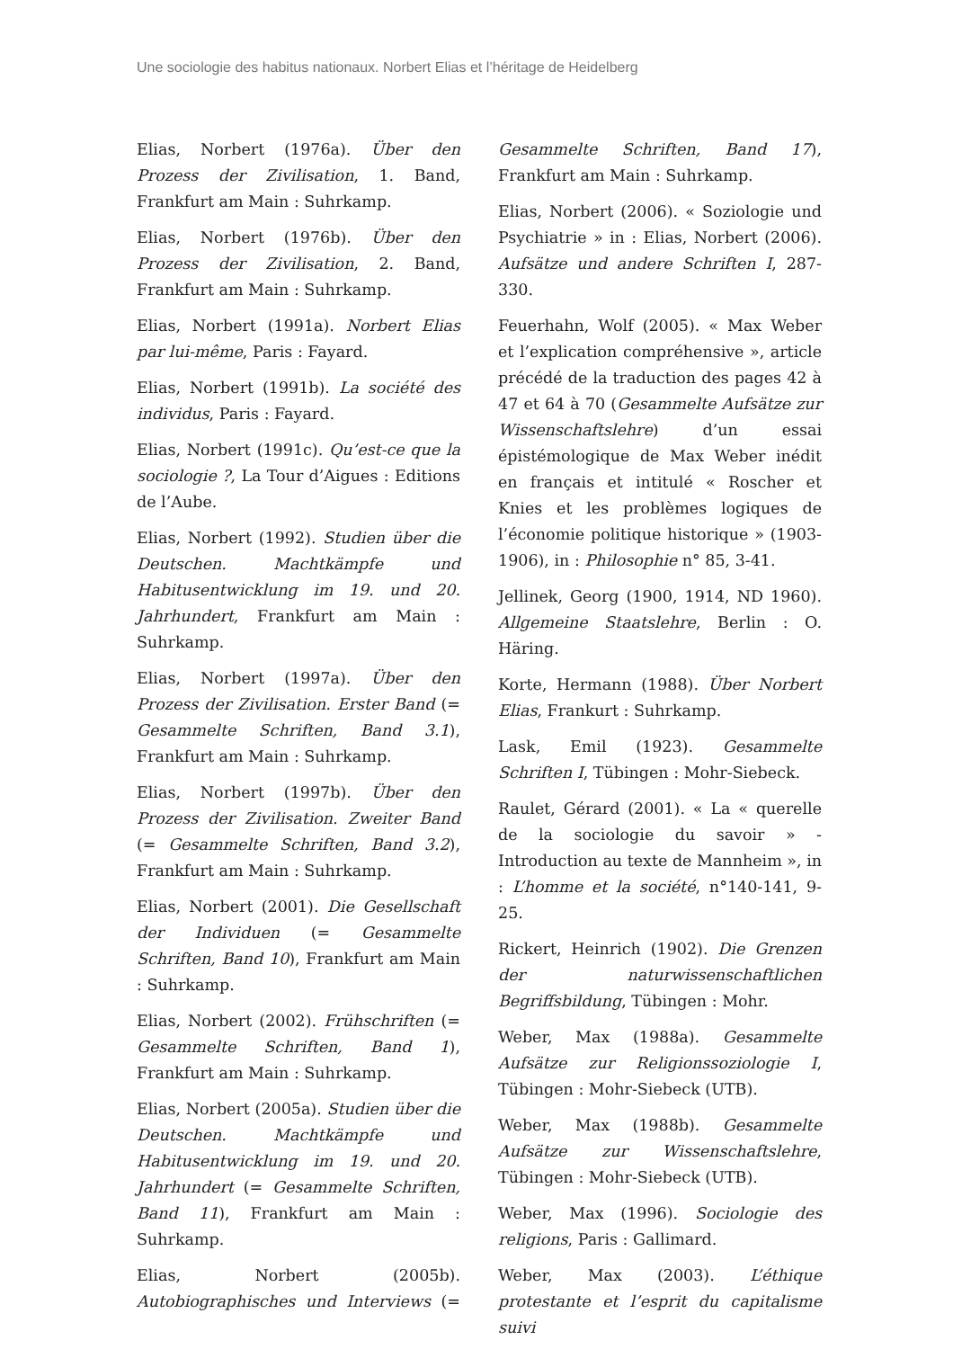Une sociologie des habitus nationaux. Norbert Elias et l’héritage de Heidelberg
Elias, Norbert (1976a). Über den Prozess der Zivilisation, 1. Band, Frankfurt am Main : Suhrkamp.
Elias, Norbert (1976b). Über den Prozess der Zivilisation, 2. Band, Frankfurt am Main : Suhrkamp.
Elias, Norbert (1991a). Norbert Elias par lui-même, Paris : Fayard.
Elias, Norbert (1991b). La société des individus, Paris : Fayard.
Elias, Norbert (1991c). Qu’est-ce que la sociologie ?, La Tour d’Aigues : Editions de l’Aube.
Elias, Norbert (1992). Studien über die Deutschen. Machtkämpfe und Habitusentwicklung im 19. und 20. Jahrhundert, Frankfurt am Main : Suhrkamp.
Elias, Norbert (1997a). Über den Prozess der Zivilisation. Erster Band (= Gesammelte Schriften, Band 3.1), Frankfurt am Main : Suhrkamp.
Elias, Norbert (1997b). Über den Prozess der Zivilisation. Zweiter Band (= Gesammelte Schriften, Band 3.2), Frankfurt am Main : Suhrkamp.
Elias, Norbert (2001). Die Gesellschaft der Individuen (= Gesammelte Schriften, Band 10), Frankfurt am Main : Suhrkamp.
Elias, Norbert (2002). Frühschriften (= Gesammelte Schriften, Band 1), Frankfurt am Main : Suhrkamp.
Elias, Norbert (2005a). Studien über die Deutschen. Machtkämpfe und Habitusentwicklung im 19. und 20. Jahrhundert (= Gesammelte Schriften, Band 11), Frankfurt am Main : Suhrkamp.
Elias, Norbert (2005b). Autobiographisches und Interviews (= Gesammelte Schriften, Band 17), Frankfurt am Main : Suhrkamp.
Elias, Norbert (2006). « Soziologie und Psychiatrie » in : Elias, Norbert (2006). Aufsätze und andere Schriften I, 287-330.
Feuerhahn, Wolf (2005). « Max Weber et l’explication compréhensive », article précédé de la traduction des pages 42 à 47 et 64 à 70 (Gesammelte Aufsätze zur Wissenschaftslehre) d’un essai épistémologique de Max Weber inédit en français et intitulé « Roscher et Knies et les problèmes logiques de l’économie politique historique » (1903-1906), in : Philosophie n° 85, 3-41.
Jellinek, Georg (1900, 1914, ND 1960). Allgemeine Staatslehre, Berlin : O. Häring.
Korte, Hermann (1988). Über Norbert Elias, Frankurt : Suhrkamp.
Lask, Emil (1923). Gesammelte Schriften I, Tübingen : Mohr-Siebeck.
Raulet, Gérard (2001). « La « querelle de la sociologie du savoir » - Introduction au texte de Mannheim », in : L’homme et la société, n°140-141, 9-25.
Rickert, Heinrich (1902). Die Grenzen der naturwissenschaftlichen Begriffsbildung, Tübingen : Mohr.
Weber, Max (1988a). Gesammelte Aufsätze zur Religionssoziologie I, Tübingen : Mohr-Siebeck (UTB).
Weber, Max (1988b). Gesammelte Aufsätze zur Wissenschaftslehre, Tübingen : Mohr-Siebeck (UTB).
Weber, Max (1996). Sociologie des religions, Paris : Gallimard.
Weber, Max (2003). L’éthique protestante et l’esprit du capitalisme suivi